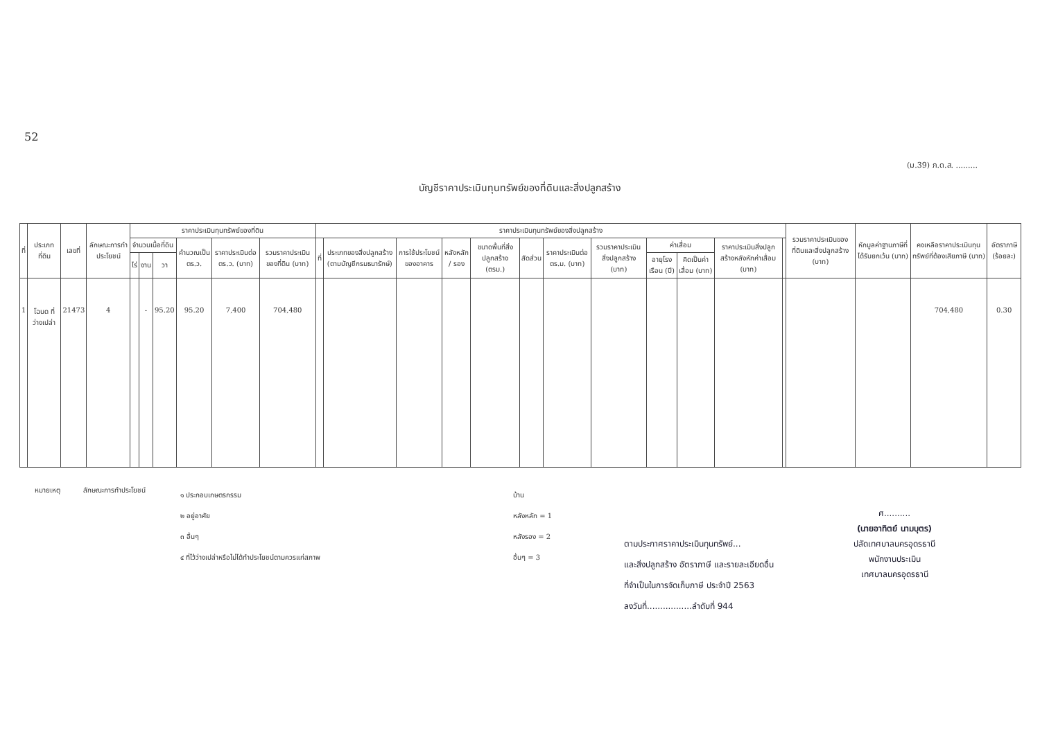52
(ม.39) ภ.ด.ส. .........
บัญชีราคาประเมินทุนทรัพย์ของที่ดินและสิ่งปลูกสร้าง
| ที่ | ประเภทที่ดิน | เลขที่ | ลักษณะการทำประโยชน์ | ราคาประเมินทุนทรัพย์ของที่ดิน | | | | | | ราคาประเมินทุนทรัพย์ของสิ่งปลูกสร้าง | | | | | | | | | | | | รวมราคาประเมินของที่ดินและสิ่งปลูกสร้าง (บาท) | หักมูลค่าฐานภาษีที่ได้รับยกเว้น (บาท) | คงเหลือราคาประเมินทุนทรัพย์ที่ต้องเสียภาษี (บาท) | อัตราภาษี (ร้อยละ) |
| --- | --- | --- | --- | --- | --- | --- | --- | --- | --- | --- | --- | --- | --- | --- | --- | --- | --- | --- | --- | --- | --- | --- | --- | --- | --- |
| | | | | จำนวนเนื้อที่ดิน | | | คำนวณเป็น ตร.ว. | ราคาประเมินต่อ ตร.ว. (บาท) | รวมราคาประเมินของที่ดิน (บาท) | ที่ | ประเภทของสิ่งปลูกสร้าง (ตามบัญชีกรมธนารักษ์) | การใช้ประโยชน์ของอาคาร | หลังหลัก / รอง | ขนาดพื้นที่สิ่งปลูกสร้าง (ตรม.) | สัดส่วน | ราคาประเมินต่อ ตร.ม. (บาท) | รวมราคาประเมินสิ่งปลูกสร้าง (บาท) | ค่าเสื่อม | | ราคาประเมินสิ่งปลูกสร้างหลังหักค่าเสื่อม (บาท) | | | | | |
| | | | | ไร่ | งาน | วา | | | | | | | | | | | | อายุโรงเรือน (ปี) | คิดเป็นค่าเสื่อม (บาท) | | | | | | |
| 1 | โฉนด ที่ว่างเปล่า | 21473 | 4 | | - | 95.20 | 95.20 | 7,400 | 704,480 | | | | | | | | | | | | | | | 704,480 | 0.30 |
หมายเหตุ ลักษณะการทำประโยชน์
๑ ประกอบเกษตรกรรม
๒ อยู่อาศัย
๓ อื่นๆ
๔ ที่ไว้ว่างเปล่าหรือไม่ได้ทำประโยชน์ตามควรแก่สภาพ
บ้าน
หลังหลัก = 1
หลังรอง = 2
อื่นๆ = 3
ตามประกาศราคาประเมินทุนทรัพย์...
และสิ่งปลูกสร้าง อัตราภาษี และรายละเอียดอื่น
ที่จำเป็นในการจัดเก็บภาษี ประจำปี 2563
ลงวันที่.................ลำดับที่ 944
ศ..........
(นายอาทิตย์ นามบุตร)
ปลัดเทศบาลนครอุดรธานี
พนักงานประเมิน
เทศบาลนครอุดรธานี